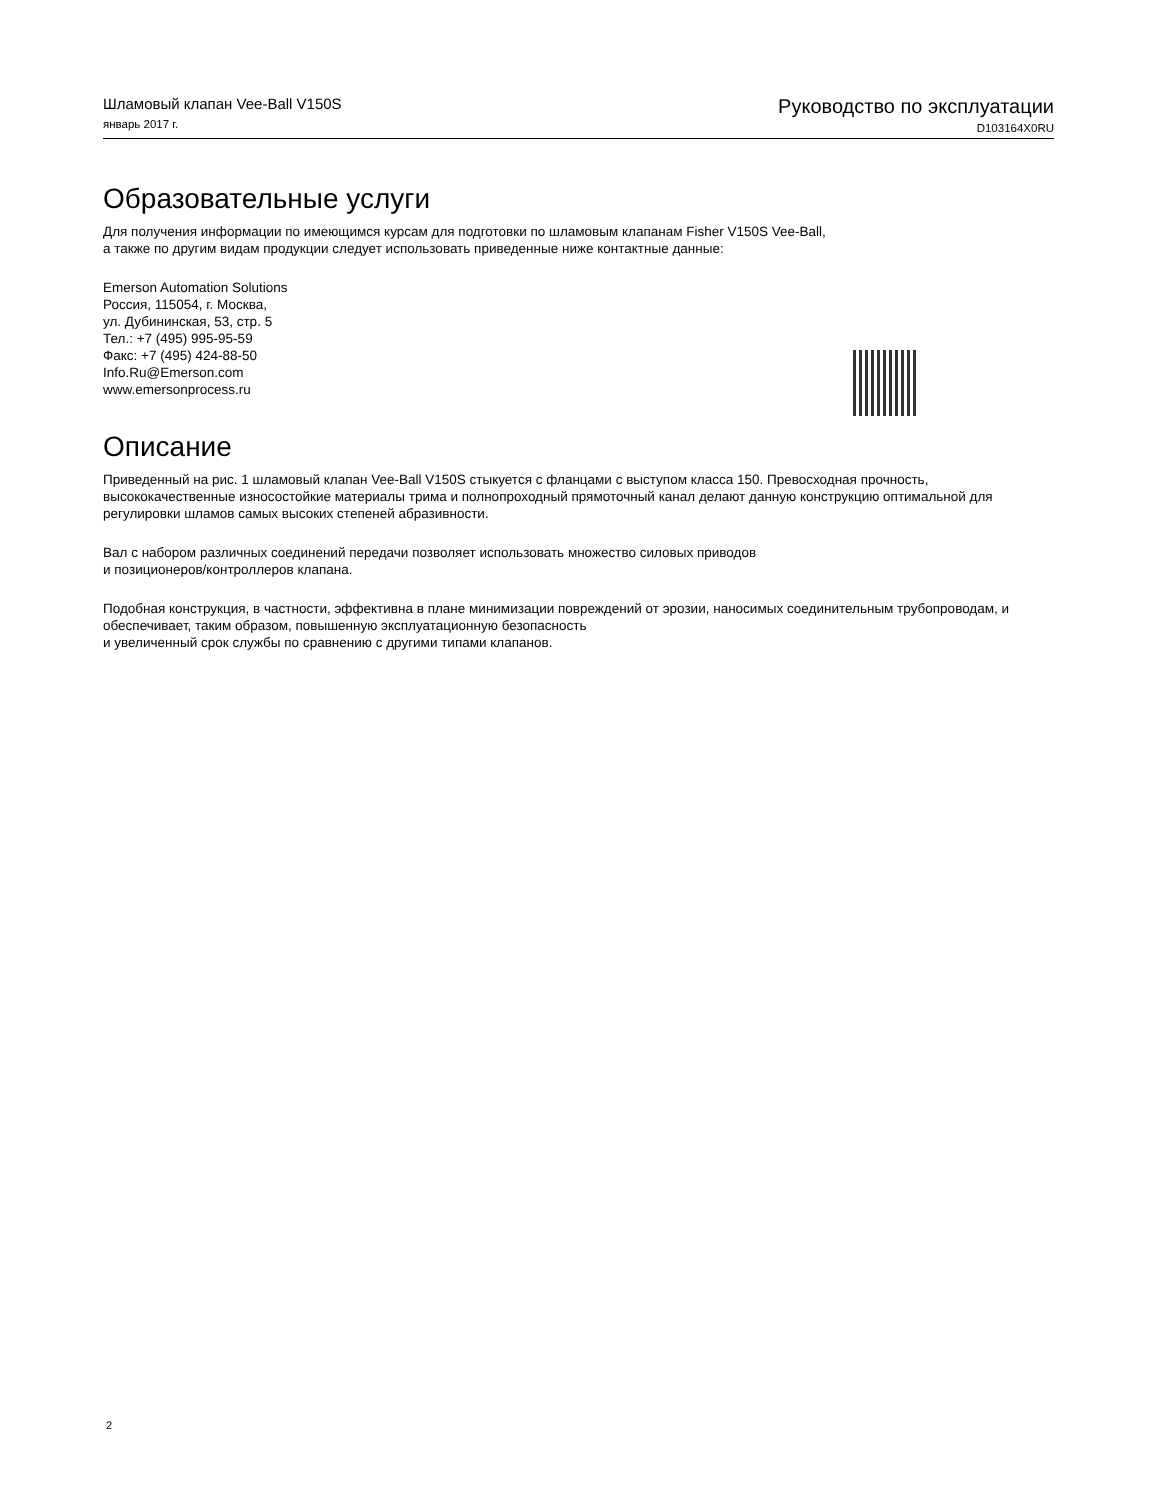Шламовый клапан Vee-Ball V150S
январь 2017 г.
Руководство по эксплуатации
D103164X0RU
Образовательные услуги
Для получения информации по имеющимся курсам для подготовки по шламовым клапанам Fisher V150S Vee-Ball,
а также по другим видам продукции следует использовать приведенные ниже контактные данные:
Emerson Automation Solutions
Россия, 115054, г. Москва,
ул. Дубининская, 53, стр. 5
Тел.: +7 (495) 995-95-59
Факс: +7 (495) 424-88-50
Info.Ru@Emerson.com
www.emersonprocess.ru
Описание
Приведенный на рис. 1 шламовый клапан Vee-Ball V150S стыкуется с фланцами с выступом класса 150. Превосходная прочность, высококачественные износостойкие материалы трима и полнопроходный прямоточный канал делают данную конструкцию оптимальной для регулировки шламов самых высоких степеней абразивности.
Вал с набором различных соединений передачи позволяет использовать множество силовых приводов
и позиционеров/контроллеров клапана.
Подобная конструкция, в частности, эффективна в плане минимизации повреждений от эрозии, наносимых соединительным трубопроводам, и обеспечивает, таким образом, повышенную эксплуатационную безопасность
и увеличенный срок службы по сравнению с другими типами клапанов.
2